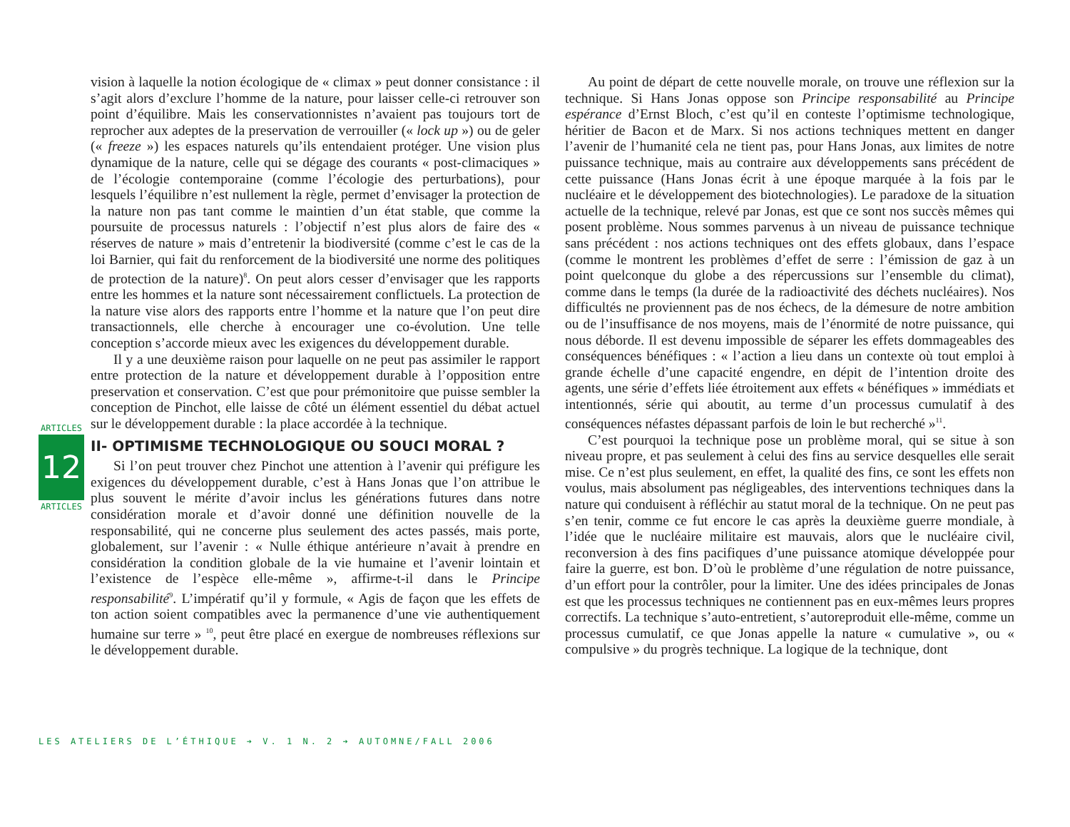ARTICLES
12
ARTICLES
vision à laquelle la notion écologique de « climax » peut donner consistance : il s’agit alors d’exclure l’homme de la nature, pour laisser celle-ci retrouver son point d’équilibre. Mais les conservationnistes n’avaient pas toujours tort de reprocher aux adeptes de la preservation de verrouiller (« lock up ») ou de geler (« freeze ») les espaces naturels qu’ils entendaient protéger. Une vision plus dynamique de la nature, celle qui se dégage des courants « post-climaciques » de l’écologie contemporaine (comme l’écologie des perturbations), pour lesquels l’équilibre n’est nullement la règle, permet d’envisager la protection de la nature non pas tant comme le maintien d’un état stable, que comme la poursuite de processus naturels : l’objectif n’est plus alors de faire des « réserves de nature » mais d’entretenir la biodiversité (comme c’est le cas de la loi Barnier, qui fait du renforcement de la biodiversité une norme des politiques de protection de la nature)<sup>8</sup>. On peut alors cesser d’envisager que les rapports entre les hommes et la nature sont nécessairement conflictuels. La protection de la nature vise alors des rapports entre l’homme et la nature que l’on peut dire transactionnels, elle cherche à encourager une co-évolution. Une telle conception s’accorde mieux avec les exigences du développement durable.
Il y a une deuxième raison pour laquelle on ne peut pas assimiler le rapport entre protection de la nature et développement durable à l’opposition entre preservation et conservation. C’est que pour prémonitoire que puisse sembler la conception de Pinchot, elle laisse de côté un élément essentiel du débat actuel sur le développement durable : la place accordée à la technique.
II- OPTIMISME TECHNOLOGIQUE OU SOUCI MORAL ?
Si l’on peut trouver chez Pinchot une attention à l’avenir qui préfigure les exigences du développement durable, c’est à Hans Jonas que l’on attribue le plus souvent le mérite d’avoir inclus les générations futures dans notre considération morale et d’avoir donné une définition nouvelle de la responsabilité, qui ne concerne plus seulement des actes passés, mais porte, globalement, sur l’avenir : « Nulle éthique antérieure n’avait à prendre en considération la condition globale de la vie humaine et l’avenir lointain et l’existence de l’espèce elle-même », affirme-t-il dans le Principe responsabilité<sup>9</sup>. L’impératif qu’il y formule, « Agis de façon que les effets de ton action soient compatibles avec la permanence d’une vie authentiquement humaine sur terre » <sup>10</sup>, peut être placé en exergue de nombreuses réflexions sur le développement durable.
Au point de départ de cette nouvelle morale, on trouve une réflexion sur la technique. Si Hans Jonas oppose son Principe responsabilité au Principe espérance d’Ernst Bloch, c’est qu’il en conteste l’optimisme technologique, héritier de Bacon et de Marx. Si nos actions techniques mettent en danger l’avenir de l’humanité cela ne tient pas, pour Hans Jonas, aux limites de notre puissance technique, mais au contraire aux développements sans précédent de cette puissance (Hans Jonas écrit à une époque marquée à la fois par le nucléaire et le développement des biotechnologies). Le paradoxe de la situation actuelle de la technique, relevé par Jonas, est que ce sont nos succès mêmes qui posent problème. Nous sommes parvenus à un niveau de puissance technique sans précédent : nos actions techniques ont des effets globaux, dans l’espace (comme le montrent les problèmes d’effet de serre : l’émission de gaz à un point quelconque du globe a des répercussions sur l’ensemble du climat), comme dans le temps (la durée de la radioactivité des déchets nucléaires). Nos difficultés ne proviennent pas de nos échecs, de la démesure de notre ambition ou de l’insuffisance de nos moyens, mais de l’énormité de notre puissance, qui nous déborde. Il est devenu impossible de séparer les effets dommageables des conséquences bénéfiques : « l’action a lieu dans un contexte où tout emploi à grande échelle d’une capacité engendre, en dépit de l’intention droite des agents, une série d’effets liée étroitement aux effets « bénéfiques » immédiats et intentionnés, série qui aboutit, au terme d’un processus cumulatif à des conséquences néfastes dépassant parfois de loin le but recherché »<sup>11</sup>.
C’est pourquoi la technique pose un problème moral, qui se situe à son niveau propre, et pas seulement à celui des fins au service desquelles elle serait mise. Ce n’est plus seulement, en effet, la qualité des fins, ce sont les effets non voulus, mais absolument pas négligeables, des interventions techniques dans la nature qui conduisent à réfléchir au statut moral de la technique. On ne peut pas s’en tenir, comme ce fut encore le cas après la deuxième guerre mondiale, à l’idée que le nucléaire militaire est mauvais, alors que le nucléaire civil, reconversion à des fins pacifiques d’une puissance atomique développée pour faire la guerre, est bon. D’où le problème d’une régulation de notre puissance, d’un effort pour la contrôler, pour la limiter. Une des idées principales de Jonas est que les processus techniques ne contiennent pas en eux-mêmes leurs propres correctifs. La technique s’auto-entretient, s’autoreproduit elle-même, comme un processus cumulatif, ce que Jonas appelle la nature « cumulative », ou « compulsive » du progrès technique. La logique de la technique, dont
LES ATELIERS DE L’ÉTHIQUE ➔ V. 1 N. 2 ➔ AUTOMNE/FALL 2006